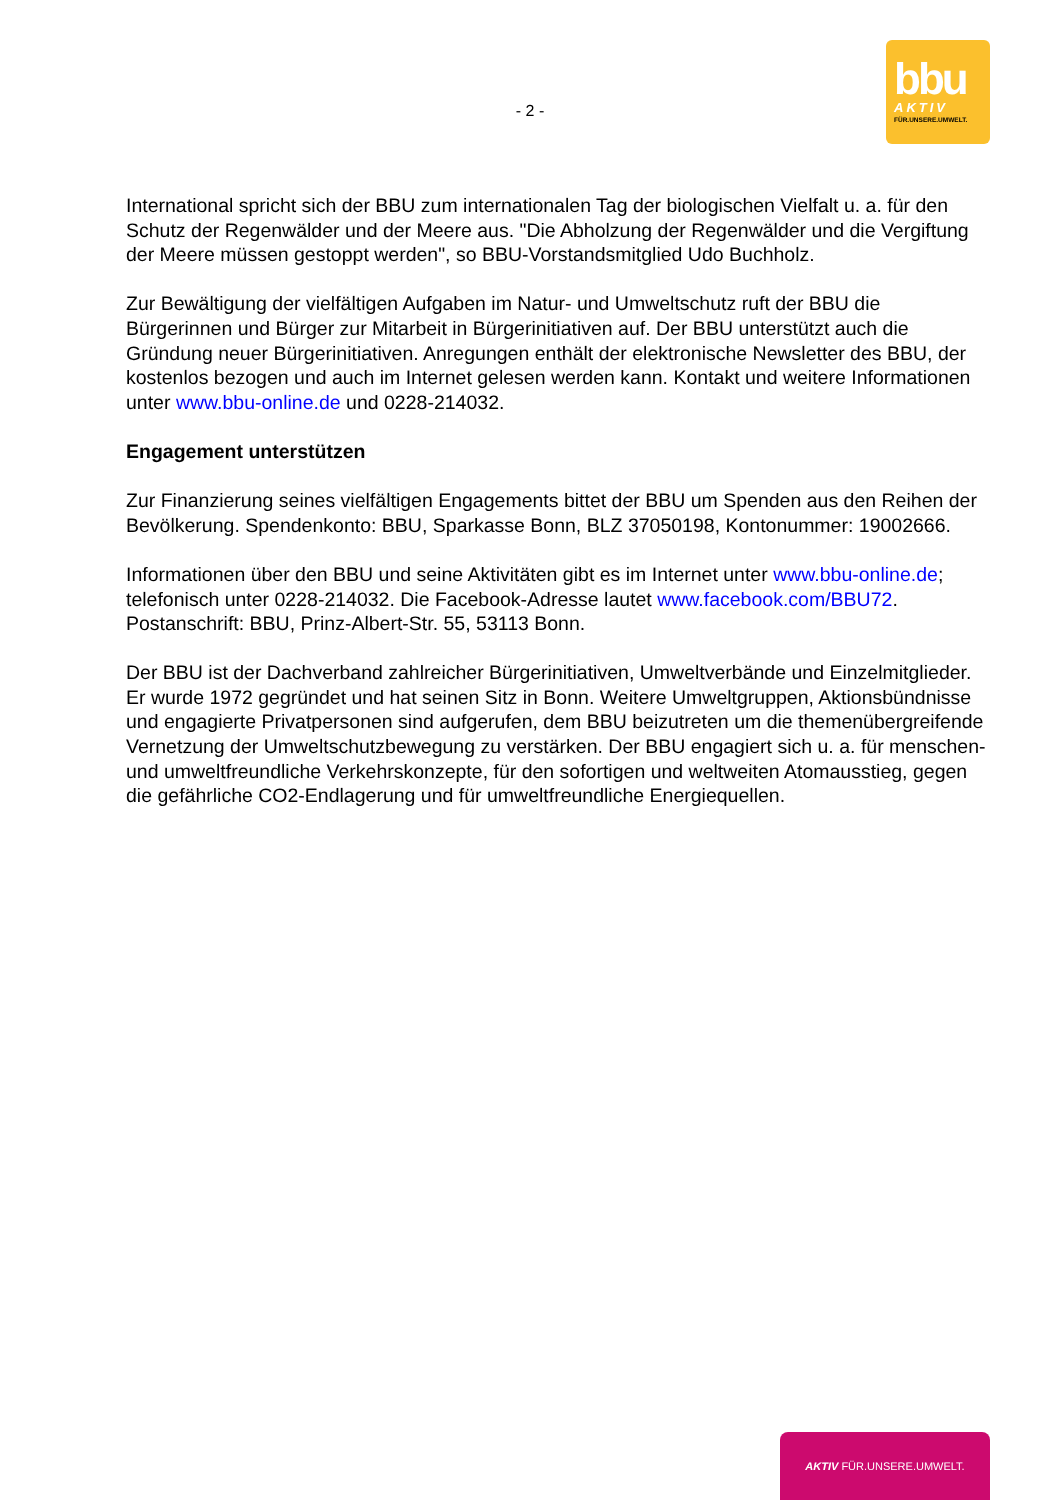bbu
AKTIV
FÜR.UNSERE.UMWELT.
- 2 -
International spricht sich der BBU zum internationalen Tag der biologischen Vielfalt u. a. für den Schutz der Regenwälder und der Meere aus. "Die Abholzung der Regenwälder und die Vergiftung der Meere müssen gestoppt werden", so BBU-Vorstandsmitglied Udo Buchholz.
Zur Bewältigung der vielfältigen Aufgaben im Natur- und Umweltschutz ruft der BBU die Bürgerinnen und Bürger zur Mitarbeit in Bürgerinitiativen auf. Der BBU unterstützt auch die Gründung neuer Bürgerinitiativen. Anregungen enthält der elektronische Newsletter des BBU, der kostenlos bezogen und auch im Internet gelesen werden kann. Kontakt und weitere Informationen unter www.bbu-online.de und 0228-214032.
Engagement unterstützen
Zur Finanzierung seines vielfältigen Engagements bittet der BBU um Spenden aus den Reihen der Bevölkerung. Spendenkonto: BBU, Sparkasse Bonn, BLZ 37050198, Kontonummer: 19002666.
Informationen über den BBU und seine Aktivitäten gibt es im Internet unter www.bbu-online.de; telefonisch unter 0228-214032. Die Facebook-Adresse lautet www.facebook.com/BBU72. Postanschrift: BBU, Prinz-Albert-Str. 55, 53113 Bonn.
Der BBU ist der Dachverband zahlreicher Bürgerinitiativen, Umweltverbände und Einzelmitglieder. Er wurde 1972 gegründet und hat seinen Sitz in Bonn. Weitere Umweltgruppen, Aktionsbündnisse und engagierte Privatpersonen sind aufgerufen, dem BBU beizutreten um die themenübergreifende Vernetzung der Umweltschutzbewegung zu verstärken. Der BBU engagiert sich u. a. für menschen- und umweltfreundliche Verkehrskonzepte, für den sofortigen und weltweiten Atomausstieg, gegen die gefährliche CO2-Endlagerung und für umweltfreundliche Energiequellen.
AKTIV FÜR.UNSERE.UMWELT.